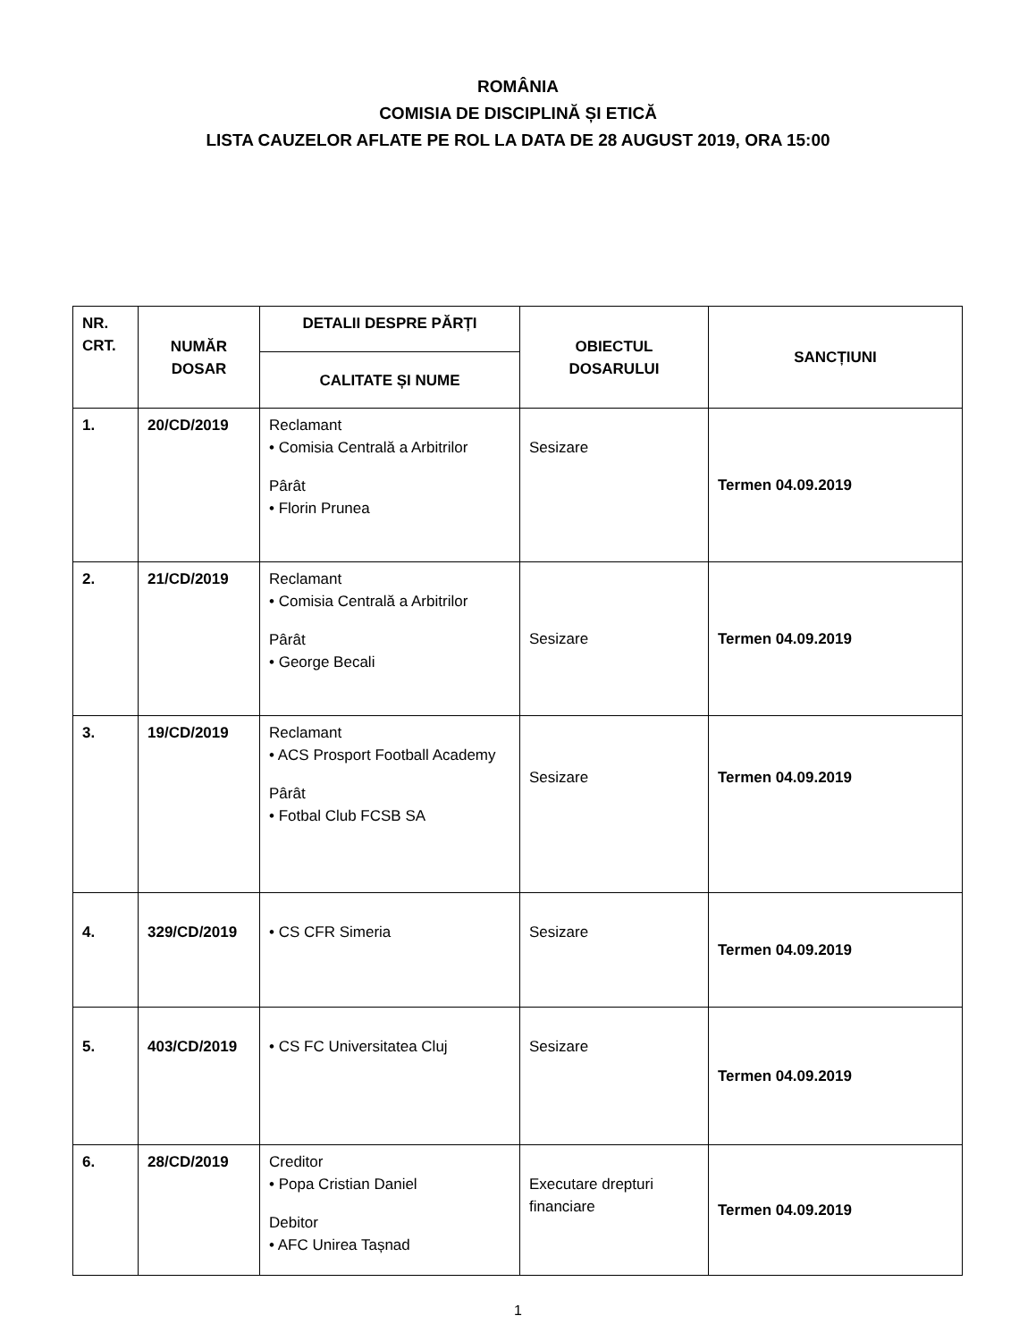ROMÂNIA
COMISIA DE DISCIPLINĂ ȘI ETICĂ
LISTA CAUZELOR AFLATE PE ROL LA DATA DE 28 AUGUST 2019, ORA 15:00
| NR. CRT. | NUMĂR DOSAR | DETALII DESPRE PĂRȚI | OBIECTUL DOSARULUI | SANCȚIUNI |
| --- | --- | --- | --- | --- |
| | | CALITATE ȘI NUME | | |
| 1. | 20/CD/2019 | Reclamant • Comisia Centrală a Arbitrilor Pârât • Florin Prunea | Sesizare | Termen 04.09.2019 |
| 2. | 21/CD/2019 | Reclamant • Comisia Centrală a Arbitrilor Pârât • George Becali | Sesizare | Termen 04.09.2019 |
| 3. | 19/CD/2019 | Reclamant • ACS Prosport Football Academy Pârât • Fotbal Club FCSB SA | Sesizare | Termen 04.09.2019 |
| 4. | 329/CD/2019 | • CS CFR Simeria | Sesizare | Termen 04.09.2019 |
| 5. | 403/CD/2019 | • CS FC Universitatea Cluj | Sesizare | Termen 04.09.2019 |
| 6. | 28/CD/2019 | Creditor • Popa Cristian Daniel Debitor • AFC Unirea Tașnad | Executare drepturi financiare | Termen 04.09.2019 |
1